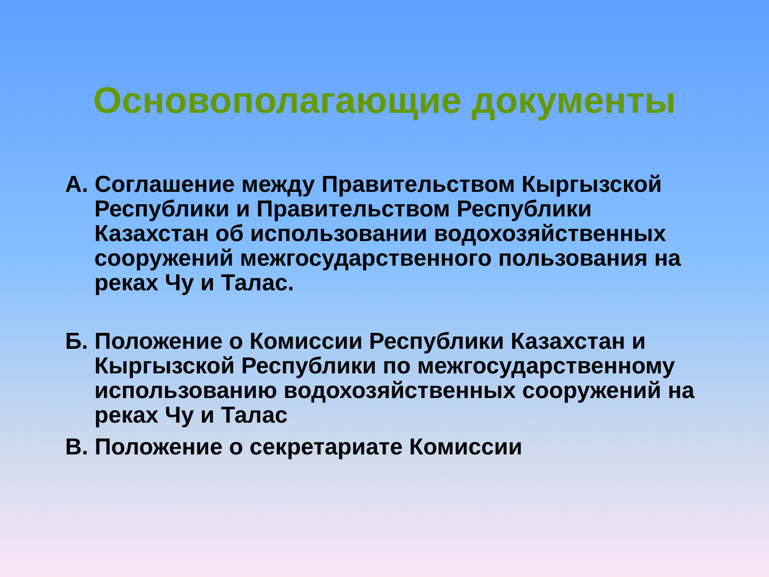Основополагающие документы
А. Соглашение между Правительством Кыргызской Республики и Правительством Республики Казахстан об использовании водохозяйственных сооружений межгосударственного пользования на реках Чу и Талас.
Б. Положение о Комиссии Республики Казахстан и Кыргызской Республики по межгосударственному использованию водохозяйственных сооружений на реках Чу и Талас
В. Положение о секретариате Комиссии